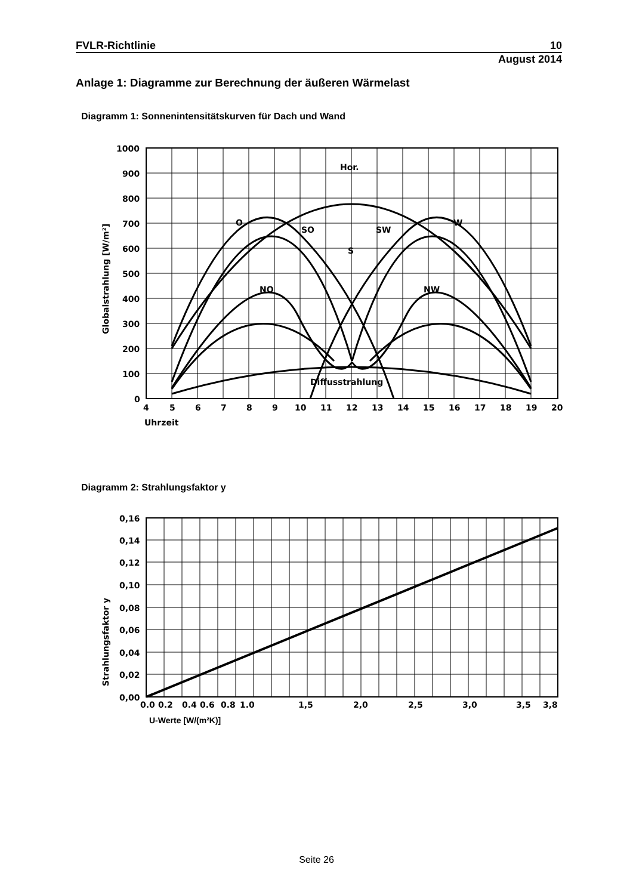FVLR-Richtlinie 10
August 2014
Anlage 1: Diagramme zur Berechnung der äußeren Wärmelast
Diagramm 1: Sonnenintensitätskurven für Dach und Wand
1000
900
800
700
600
500
400
300
200
100
0
4
5
6
7
8
9
10
11
12
13
14
15
16
17
18
19
20
Uhrzeit
Hor.
O
SO
SW
W
S
NO
NW
Diffusstrahlung
Globalstrahlung [W/m²]
Diagramm 2: Strahlungsfaktor y
0,16
0,14
0,12
0,10
0,08
0,06
0,04
0,02
0,00
0.0
0.2
0.4
0.6
0.8
1.0
1,5
2,0
2,5
3,0
3,5
3,8
U-Werte [W/(m²K)]
Strahlungsfaktor y
Seite 26